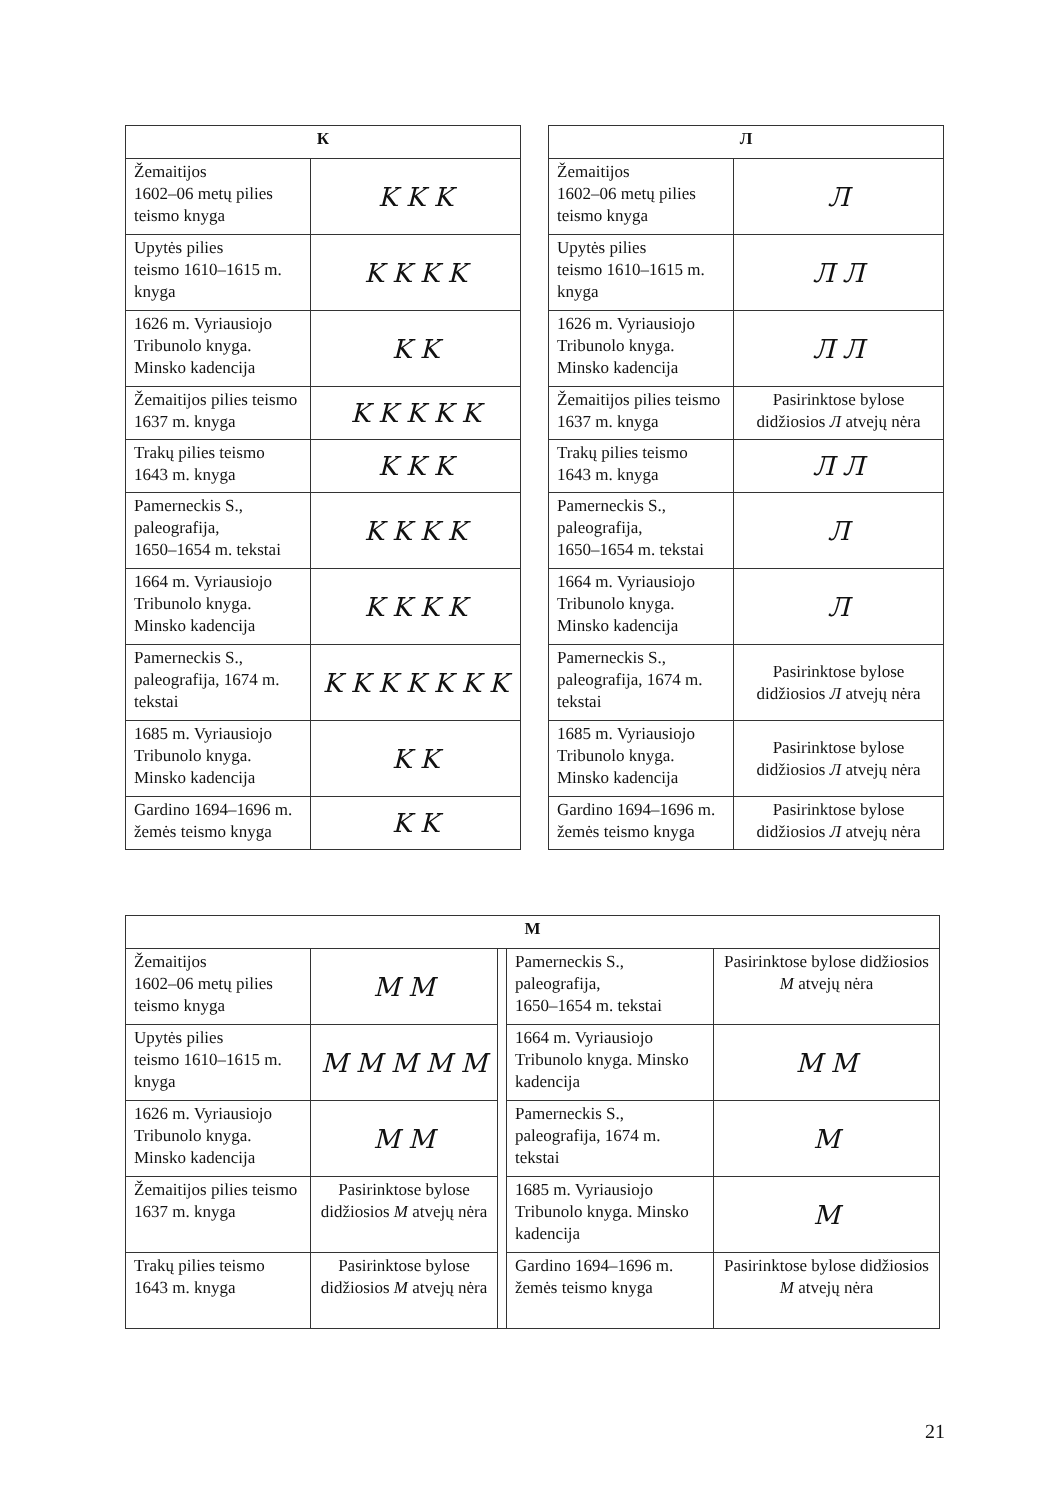| К | |
| --- | --- |
| Žemaitijos 1602–06 metų pilies teismo knyga | K K K |
| Upytės pilies teismo 1610–1615 m. knyga | K K K K |
| 1626 m. Vyriausiojo Tribunolo knyga. Minsko kadencija | K K |
| Žemaitijos pilies teismo 1637 m. knyga | K K K K K |
| Trakų pilies teismo 1643 m. knyga | K K K |
| Pamerneckis S., paleografija, 1650–1654 m. tekstai | K K K K |
| 1664 m. Vyriausiojo Tribunolo knyga. Minsko kadencija | K K K K |
| Pamerneckis S., paleografija, 1674 m. tekstai | K K K K K K K |
| 1685 m. Vyriausiojo Tribunolo knyga. Minsko kadencija | K K |
| Gardino 1694–1696 m. žemės teismo knyga | K K |
| Л | |
| --- | --- |
| Žemaitijos 1602–06 metų pilies teismo knyga | Л |
| Upytės pilies teismo 1610–1615 m. knyga | Л Л |
| 1626 m. Vyriausiojo Tribunolo knyga. Minsko kadencija | Л Л |
| Žemaitijos pilies teismo 1637 m. knyga | Pasirinktose bylose didžiosios Л atvejų nėra |
| Trakų pilies teismo 1643 m. knyga | Л Л |
| Pamerneckis S., paleografija, 1650–1654 m. tekstai | Л |
| 1664 m. Vyriausiojo Tribunolo knyga. Minsko kadencija | Л |
| Pamerneckis S., paleografija, 1674 m. tekstai | Pasirinktose bylose didžiosios Л atvejų nėra |
| 1685 m. Vyriausiojo Tribunolo knyga. Minsko kadencija | Pasirinktose bylose didžiosios Л atvejų nėra |
| Gardino 1694–1696 m. žemės teismo knyga | Pasirinktose bylose didžiosios Л atvejų nėra |
| М | | | | |
| --- | --- | --- | --- | --- |
| Žemaitijos 1602–06 metų pilies teismo knyga | M M | | Pamerneckis S., paleografija, 1650–1654 m. tekstai | Pasirinktose bylose didžiosios M atvejų nėra |
| Upytės pilies teismo 1610–1615 m. knyga | M M M M M | | 1664 m. Vyriausiojo Tribunolo knyga. Minsko kadencija | M M |
| 1626 m. Vyriausiojo Tribunolo knyga. Minsko kadencija | M M | | Pamerneckis S., paleografija, 1674 m. tekstai | M |
| Žemaitijos pilies teismo 1637 m. knyga | Pasirinktose bylose didžiosios M atvejų nėra | | 1685 m. Vyriausiojo Tribunolo knyga. Minsko kadencija | M |
| Trakų pilies teismo 1643 m. knyga | Pasirinktose bylose didžiosios M atvejų nėra | | Gardino 1694–1696 m. žemės teismo knyga | Pasirinktose bylose didžiosios M atvejų nėra |
21